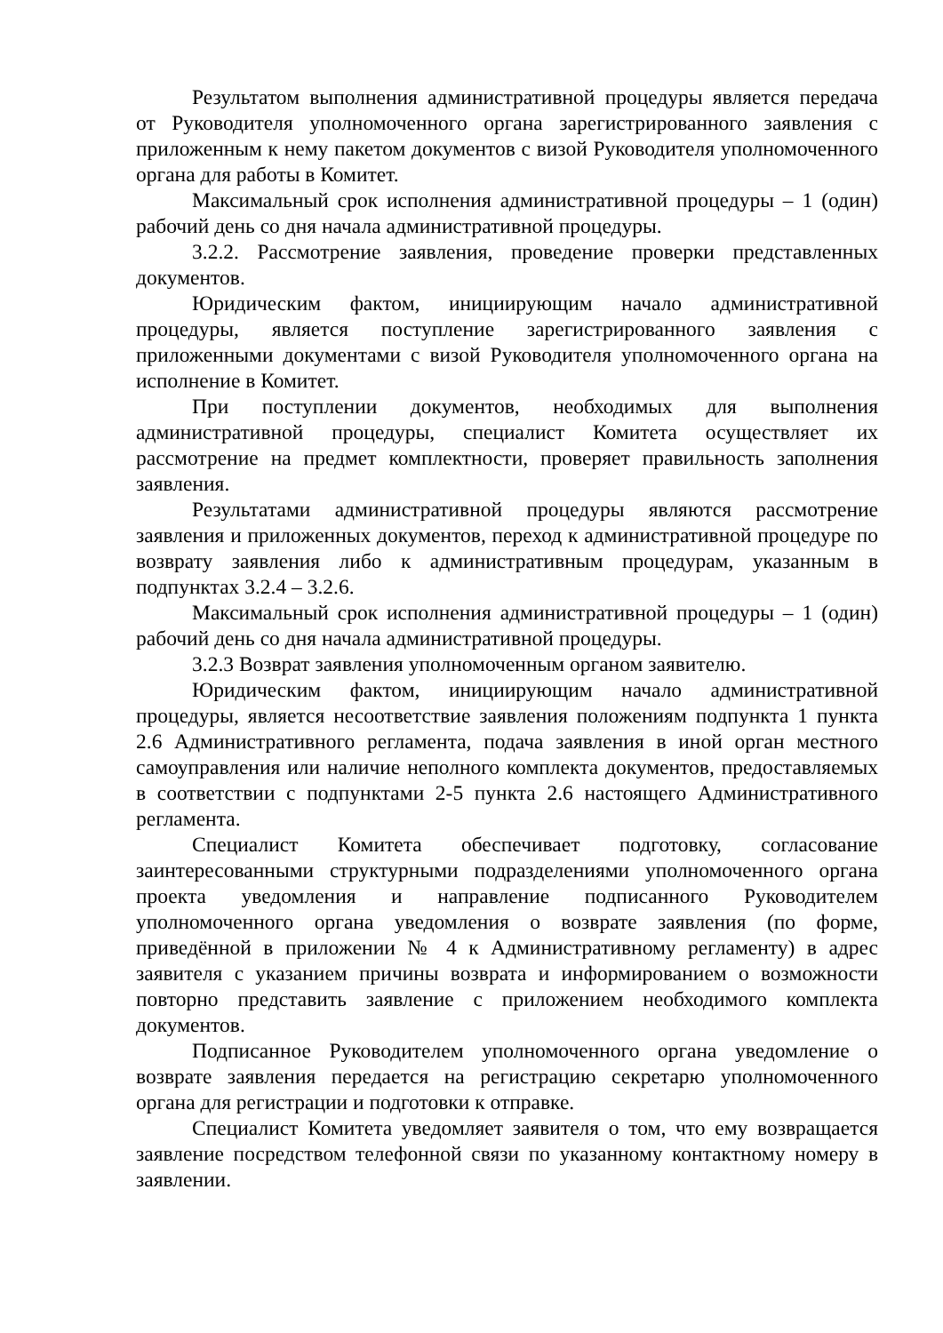Результатом выполнения административной процедуры является передача от Руководителя уполномоченного органа зарегистрированного заявления с приложенным к нему пакетом документов с визой Руководителя уполномоченного органа для работы в Комитет.
Максимальный срок исполнения административной процедуры – 1 (один) рабочий день со дня начала административной процедуры.
3.2.2. Рассмотрение заявления, проведение проверки представленных документов.
Юридическим фактом, инициирующим начало административной процедуры, является поступление зарегистрированного заявления с приложенными документами с визой Руководителя уполномоченного органа на исполнение в Комитет.
При поступлении документов, необходимых для выполнения административной процедуры, специалист Комитета осуществляет их рассмотрение на предмет комплектности, проверяет правильность заполнения заявления.
Результатами административной процедуры являются рассмотрение заявления и приложенных документов, переход к административной процедуре по возврату заявления либо к административным процедурам, указанным в подпунктах 3.2.4 – 3.2.6.
Максимальный срок исполнения административной процедуры – 1 (один) рабочий день со дня начала административной процедуры.
3.2.3 Возврат заявления уполномоченным органом заявителю.
Юридическим фактом, инициирующим начало административной процедуры, является несоответствие заявления положениям подпункта 1 пункта 2.6 Административного регламента, подача заявления в иной орган местного самоуправления или наличие неполного комплекта документов, предоставляемых в соответствии с подпунктами 2-5 пункта 2.6 настоящего Административного регламента.
Специалист Комитета обеспечивает подготовку, согласование заинтересованными структурными подразделениями уполномоченного органа проекта уведомления и направление подписанного Руководителем уполномоченного органа уведомления о возврате заявления (по форме, приведённой в приложении № 4 к Административному регламенту) в адрес заявителя с указанием причины возврата и информированием о возможности повторно представить заявление с приложением необходимого комплекта документов.
Подписанное Руководителем уполномоченного органа уведомление о возврате заявления передается на регистрацию секретарю уполномоченного органа для регистрации и подготовки к отправке.
Специалист Комитета уведомляет заявителя о том, что ему возвращается заявление посредством телефонной связи по указанному контактному номеру в заявлении.